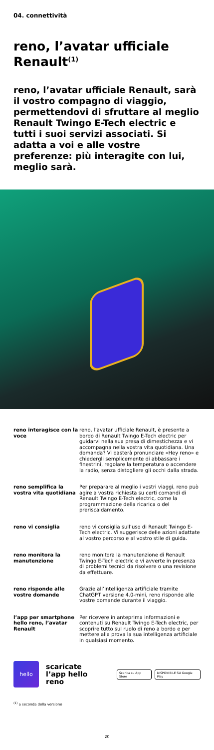04. connettività
reno, l’avatar ufficiale Renault<sup>(1)</sup>
reno, l’avatar ufficiale Renault, sarà il vostro compagno di viaggio, permettendovi di sfruttare al meglio Renault Twingo E-Tech electric e tutti i suoi servizi associati. Si adatta a voi e alle vostre preferenze: più interagite con lui, meglio sarà.
reno interagisce con la voce
reno, l’avatar ufficiale Renault, è presente a bordo di Renault Twingo E-Tech electric per guidarvi nella sua presa di dimestichezza e vi accompagna nella vostra vita quotidiana. Una domanda? Vi basterà pronunciare «Hey reno» e chiedergli semplicemente di abbassare i finestrini, regolare la temperatura o accendere la radio, senza distogliere gli occhi dalla strada.
reno semplifica la vostra vita quotidiana
Per preparare al meglio i vostri viaggi, reno può agire a vostra richiesta su certi comandi di Renault Twingo E-Tech electric, come la programmazione della ricarica o del preriscaldamento.
reno vi consiglia reno vi consiglia sull’uso di Renault Twingo E-Tech electric. Vi suggerisce delle azioni adattate al vostro percorso e al vostro stile di guida.
reno monitora la manutenzione
reno monitora la manutenzione di Renault Twingo E-Tech electric e vi avverte in presenza di problemi tecnici da risolvere o una revisione da effettuare.
reno risponde alle vostre domande
Grazie all’intelligenza artificiale tramite ChatGPT versione 4.0-mini, reno risponde alle vostre domande durante il viaggio.
l’app per smartphone hello reno, l’avatar Renault
Per ricevere in anteprima informazioni e contenuti su Renault Twingo E-Tech electric, per scoprire tutto sul ruolo di reno a bordo e per mettere alla prova la sua intelligenza artificiale in qualsiasi momento.
hello
scaricate
l’app hello reno
Scarica su App Store DISPONIBILE SU Google Play
<sup>(1)</sup> a seconda della versione
20